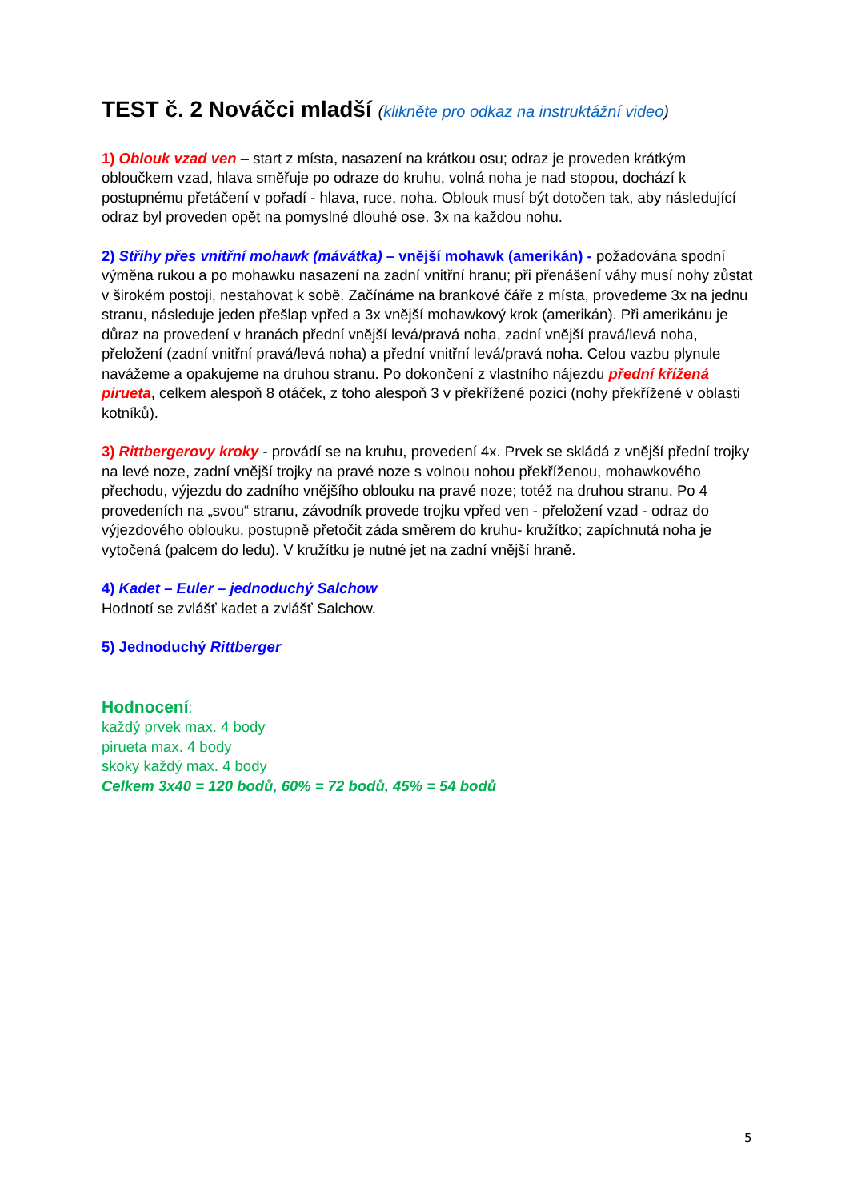TEST č. 2 Nováčci mladší (klikněte pro odkaz na instruktážní video)
1) Oblouk vzad ven – start z místa, nasazení na krátkou osu; odraz je proveden krátkým obloučkem vzad, hlava směřuje po odraze do kruhu, volná noha je nad stopou, dochází k postupnému přetáčení v pořadí - hlava, ruce, noha. Oblouk musí být dotočen tak, aby následující odraz byl proveden opět na pomyslné dlouhé ose. 3x na každou nohu.
2) Střihy přes vnitřní mohawk (mávátka) – vnější mohawk (amerikán) - požadována spodní výměna rukou a po mohawku nasazení na zadní vnitřní hranu; při přenášení váhy musí nohy zůstat v širokém postoji, nestahovat k sobě. Začínáme na brankové čáře z místa, provedeme 3x na jednu stranu, následuje jeden přešlap vpřed a 3x vnější mohawkový krok (amerikán). Při amerikánu je důraz na provedení v hranách přední vnější levá/pravá noha, zadní vnější pravá/levá noha, přeložení (zadní vnitřní pravá/levá noha) a přední vnitřní levá/pravá noha. Celou vazbu plynule navážeme a opakujeme na druhou stranu. Po dokončení z vlastního nájezdu přední křížená pirueta, celkem alespoň 8 otáček, z toho alespoň 3 v překřížené pozici (nohy překřížené v oblasti kotníků).
3) Rittbergerovy kroky - provádí se na kruhu, provedení 4x. Prvek se skládá z vnější přední trojky na levé noze, zadní vnější trojky na pravé noze s volnou nohou překříženou, mohawkového přechodu, výjezdu do zadního vnějšího oblouku na pravé noze; totéž na druhou stranu. Po 4 provedeních na „svou“ stranu, závodník provede trojku vpřed ven - přeložení vzad - odraz do výjezdového oblouku, postupně přetočit záda směrem do kruhu- kružítko; zapíchnutá noha je vytočená (palcem do ledu). V kružítku je nutné jet na zadní vnější hraně.
4) Kadet – Euler – jednoduchý Salchow
Hodnotí se zvlášť kadet a zvlášť Salchow.
5) Jednoduchý Rittberger
Hodnocení:
každý prvek max. 4 body
pirueta max. 4 body
skoky každý max. 4 body
Celkem 3x40 = 120 bodů, 60% = 72 bodů, 45% = 54 bodů
5